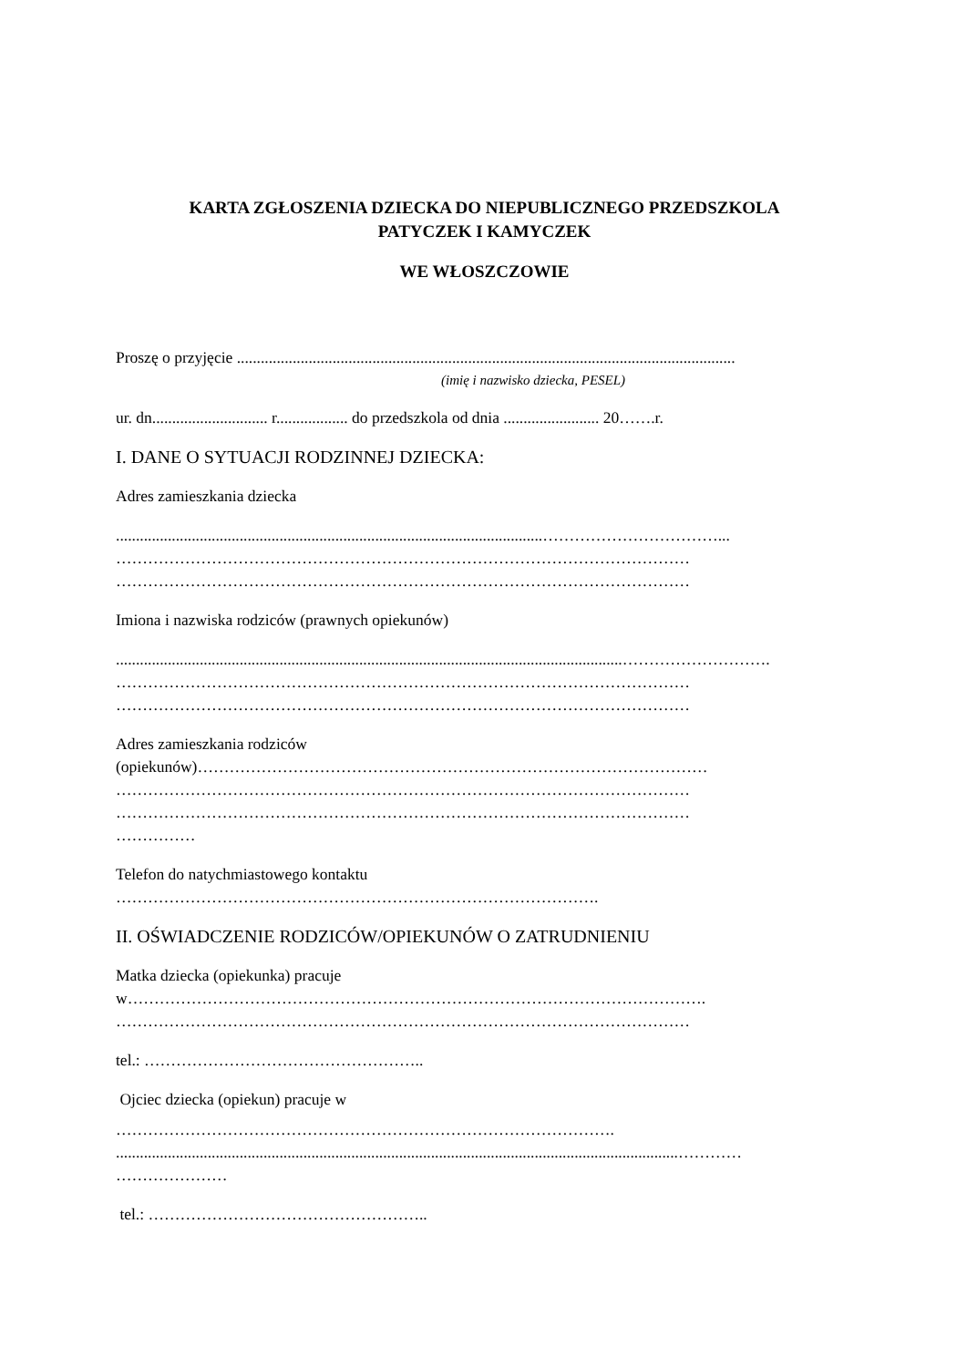KARTA ZGŁOSZENIA DZIECKA DO NIEPUBLICZNEGO PRZEDSZKOLA
PATYCZEK I KAMYCZEK
WE WŁOSZCZOWIE
Proszę o przyjęcie .............................................................................................................................
(imię i nazwisko dziecka, PESEL)
ur. dn............................. r.................. do przedszkola od dnia ........................ 20…….r.
I. DANE O SYTUACJI RODZINNEJ DZIECKA:
Adres zamieszkania dziecka
...........................................................................................................……………………………...
………………………………………………………………………………………………
………………………………………………………………………………………………
Imiona i nazwiska rodziców (prawnych opiekunów)
...............................................................................................................................……………………….
………………………………………………………………………………………………
………………………………………………………………………………………………
Adres zamieszkania rodziców
(opiekunów)……………………………………………………………………………………
………………………………………………………………………………………………
………………………………………………………………………………………………
……………
Telefon do natychmiastowego kontaktu
……………………………………………………………………………….
II. OŚWIADCZENIE RODZICÓW/OPIEKUNÓW O ZATRUDNIENIU
Matka dziecka (opiekunka) pracuje
w……………………………………………………………………………………………….
………………………………………………………………………………………………
tel.: ……………………………………………..
Ojciec dziecka (opiekun) pracuje w
………………………………………………………………………………….
.............................................................................................................................................…………
…………………
tel.: ……………………………………………..